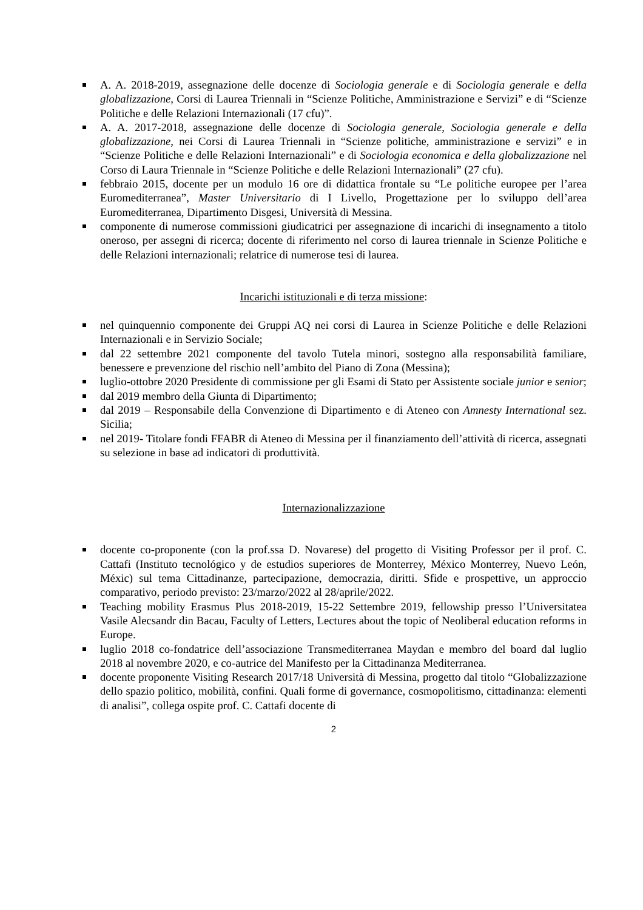A. A. 2018-2019, assegnazione delle docenze di Sociologia generale e di Sociologia generale e della globalizzazione, Corsi di Laurea Triennali in “Scienze Politiche, Amministrazione e Servizi” e di “Scienze Politiche e delle Relazioni Internazionali (17 cfu)”.
A. A. 2017-2018, assegnazione delle docenze di Sociologia generale, Sociologia generale e della globalizzazione, nei Corsi di Laurea Triennali in “Scienze politiche, amministrazione e servizi” e in “Scienze Politiche e delle Relazioni Internazionali” e di Sociologia economica e della globalizzazione nel Corso di Laura Triennale in “Scienze Politiche e delle Relazioni Internazionali” (27 cfu).
febbraio 2015, docente per un modulo 16 ore di didattica frontale su “Le politiche europee per l’area Euromediterranea”, Master Universitario di I Livello, Progettazione per lo sviluppo dell’area Euromediterranea, Dipartimento Disgesi, Università di Messina.
componente di numerose commissioni giudicatrici per assegnazione di incarichi di insegnamento a titolo oneroso, per assegni di ricerca; docente di riferimento nel corso di laurea triennale in Scienze Politiche e delle Relazioni internazionali; relatrice di numerose tesi di laurea.
Incarichi istituzionali e di terza missione:
nel quinquennio componente dei Gruppi AQ nei corsi di Laurea in Scienze Politiche e delle Relazioni Internazionali e in Servizio Sociale;
dal 22 settembre 2021 componente del tavolo Tutela minori, sostegno alla responsabilità familiare, benessere e prevenzione del rischio nell’ambito del Piano di Zona (Messina);
luglio-ottobre 2020 Presidente di commissione per gli Esami di Stato per Assistente sociale junior e senior;
dal 2019 membro della Giunta di Dipartimento;
dal 2019 – Responsabile della Convenzione di Dipartimento e di Ateneo con Amnesty International sez. Sicilia;
nel 2019- Titolare fondi FFABR di Ateneo di Messina per il finanziamento dell’attività di ricerca, assegnati su selezione in base ad indicatori di produttività.
Internazionalizzazione
docente co-proponente (con la prof.ssa D. Novarese) del progetto di Visiting Professor per il prof. C. Cattafi (Instituto tecnológico y de estudios superiores de Monterrey, México Monterrey, Nuevo León, Méxic) sul tema Cittadinanze, partecipazione, democrazia, diritti. Sfide e prospettive, un approccio comparativo, periodo previsto: 23/marzo/2022 al 28/aprile/2022.
Teaching mobility Erasmus Plus 2018-2019, 15-22 Settembre 2019, fellowship presso l’Universitatea Vasile Alecsandr din Bacau, Faculty of Letters, Lectures about the topic of Neoliberal education reforms in Europe.
luglio 2018 co-fondatrice dell’associazione Transmediterranea Maydan e membro del board dal luglio 2018 al novembre 2020, e co-autrice del Manifesto per la Cittadinanza Mediterranea.
docente proponente Visiting Research 2017/18 Università di Messina, progetto dal titolo “Globalizzazione dello spazio politico, mobilità, confini. Quali forme di governance, cosmopolitismo, cittadinanza: elementi di analisi”, collega ospite prof. C. Cattafi docente di
2